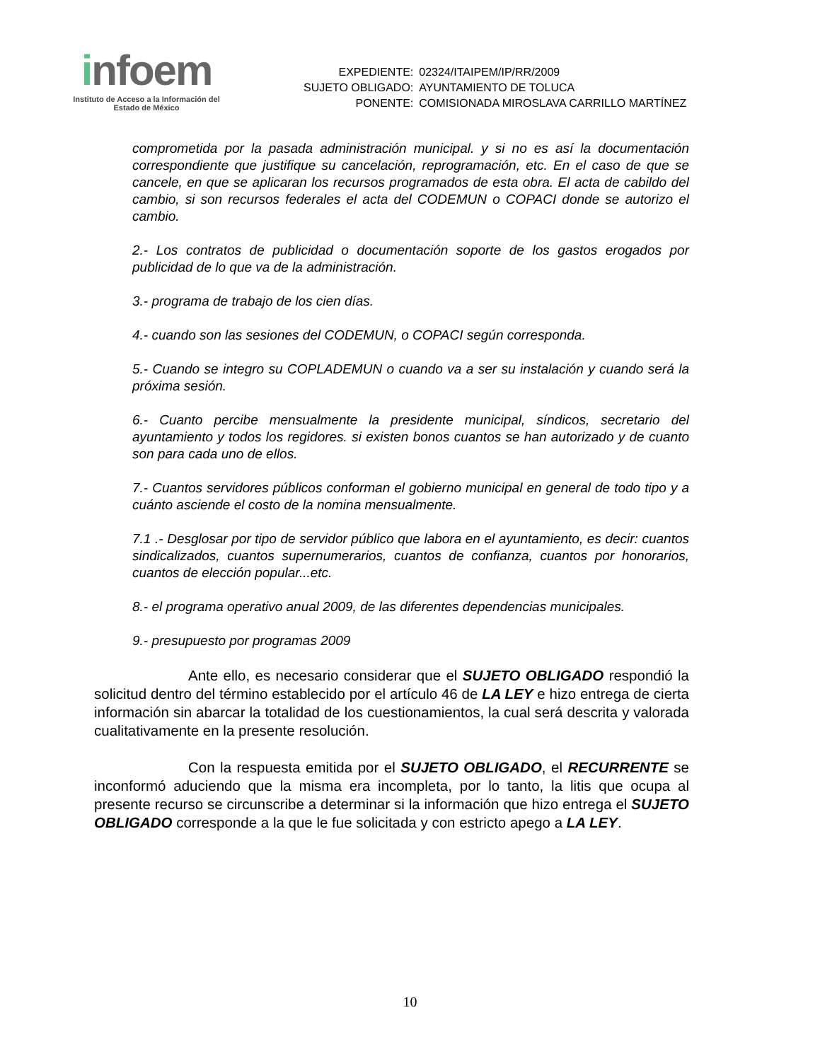infoem
Instituto de Acceso a la Información del
Estado de México
| EXPEDIENTE: | 02324/ITAIPEM/IP/RR/2009 |
| SUJETO OBLIGADO: | AYUNTAMIENTO DE TOLUCA |
| PONENTE: | COMISIONADA MIROSLAVA CARRILLO MARTÍNEZ |
comprometida por la pasada administración municipal. y si no es así la documentación correspondiente que justifique su cancelación, reprogramación, etc. En el caso de que se cancele, en que se aplicaran los recursos programados de esta obra. El acta de cabildo del cambio, si son recursos federales el acta del CODEMUN o COPACI donde se autorizo el cambio.
2.- Los contratos de publicidad o documentación soporte de los gastos erogados por publicidad de lo que va de la administración.
3.- programa de trabajo de los cien días.
4.- cuando son las sesiones del CODEMUN, o COPACI según corresponda.
5.- Cuando se integro su COPLADEMUN o cuando va a ser su instalación y cuando será la próxima sesión.
6.- Cuanto percibe mensualmente la presidente municipal, síndicos, secretario del ayuntamiento y todos los regidores. si existen bonos cuantos se han autorizado y de cuanto son para cada uno de ellos.
7.- Cuantos servidores públicos conforman el gobierno municipal en general de todo tipo y a cuánto asciende el costo de la nomina mensualmente.
7.1 .- Desglosar por tipo de servidor público que labora en el ayuntamiento, es decir: cuantos sindicalizados, cuantos supernumerarios, cuantos de confianza, cuantos por honorarios, cuantos de elección popular...etc.
8.- el programa operativo anual 2009, de las diferentes dependencias municipales.
9.- presupuesto por programas 2009
Ante ello, es necesario considerar que el SUJETO OBLIGADO respondió la solicitud dentro del término establecido por el artículo 46 de LA LEY e hizo entrega de cierta información sin abarcar la totalidad de los cuestionamientos, la cual será descrita y valorada cualitativamente en la presente resolución.
Con la respuesta emitida por el SUJETO OBLIGADO, el RECURRENTE se inconformó aduciendo que la misma era incompleta, por lo tanto, la litis que ocupa al presente recurso se circunscribe a determinar si la información que hizo entrega el SUJETO OBLIGADO corresponde a la que le fue solicitada y con estricto apego a LA LEY.
10